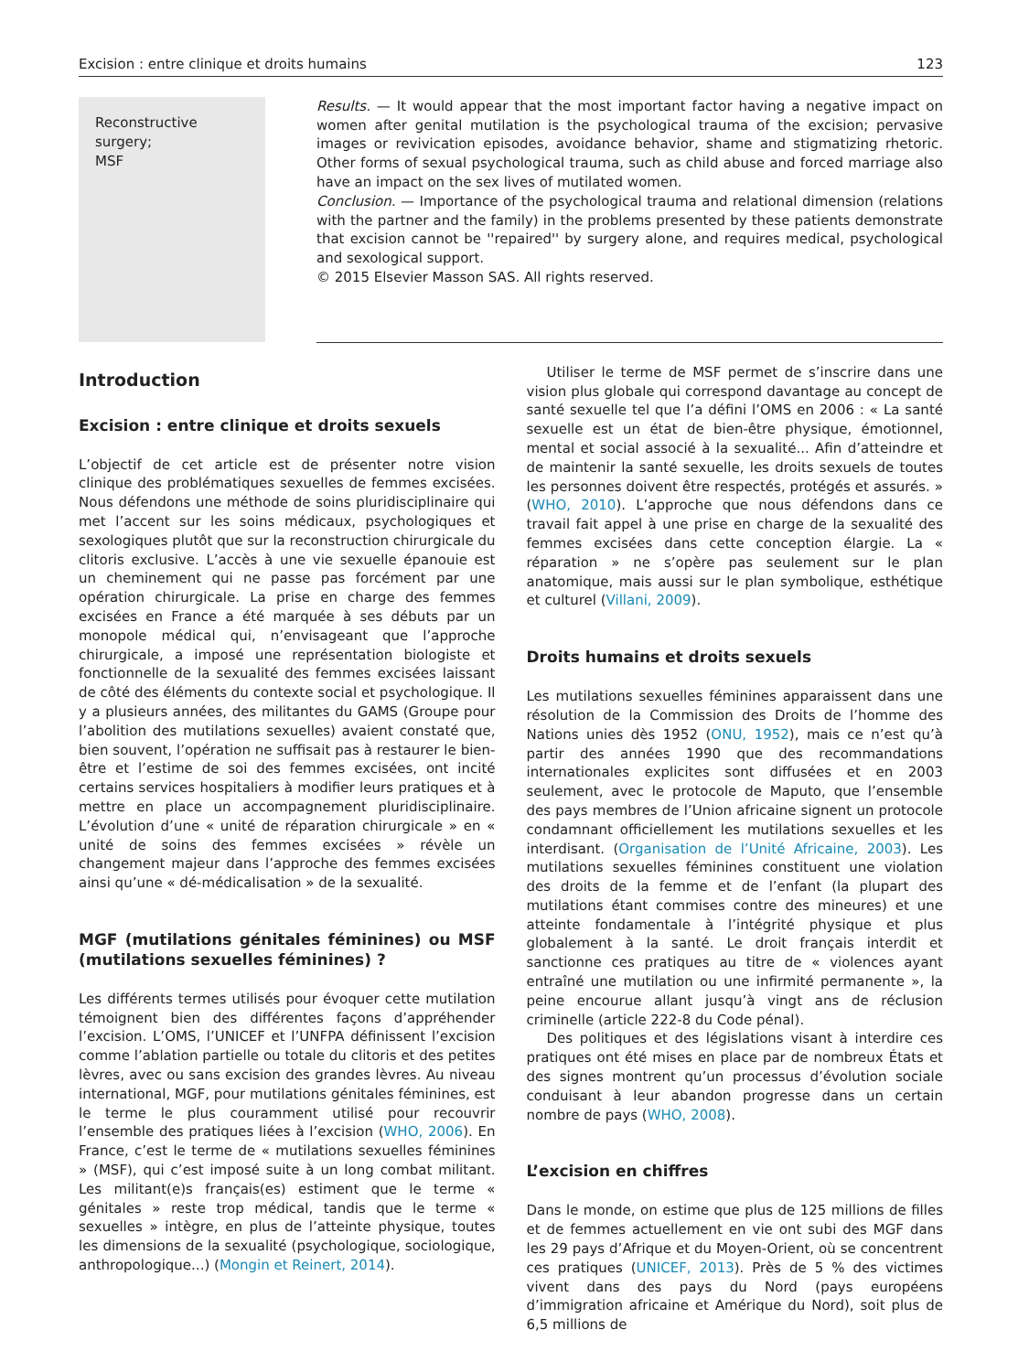Excision : entre clinique et droits humains 123
Reconstructive
surgery;
MSF
Results. — It would appear that the most important factor having a negative impact on women after genital mutilation is the psychological trauma of the excision; pervasive images or revivication episodes, avoidance behavior, shame and stigmatizing rhetoric. Other forms of sexual psychological trauma, such as child abuse and forced marriage also have an impact on the sex lives of mutilated women.
Conclusion. — Importance of the psychological trauma and relational dimension (relations with the partner and the family) in the problems presented by these patients demonstrate that excision cannot be ''repaired'' by surgery alone, and requires medical, psychological and sexological support.
© 2015 Elsevier Masson SAS. All rights reserved.
Introduction
Excision : entre clinique et droits sexuels
L’objectif de cet article est de présenter notre vision clinique des problématiques sexuelles de femmes excisées. Nous défendons une méthode de soins pluridisciplinaire qui met l’accent sur les soins médicaux, psychologiques et sexologiques plutôt que sur la reconstruction chirurgicale du clitoris exclusive. L’accès à une vie sexuelle épanouie est un cheminement qui ne passe pas forcément par une opération chirurgicale. La prise en charge des femmes excisées en France a été marquée à ses débuts par un monopole médical qui, n’envisageant que l’approche chirurgicale, a imposé une représentation biologiste et fonctionnelle de la sexualité des femmes excisées laissant de côté des éléments du contexte social et psychologique. Il y a plusieurs années, des militantes du GAMS (Groupe pour l’abolition des mutilations sexuelles) avaient constaté que, bien souvent, l’opération ne suffisait pas à restaurer le bien-être et l’estime de soi des femmes excisées, ont incité certains services hospitaliers à modifier leurs pratiques et à mettre en place un accompagnement pluridisciplinaire. L’évolution d’une « unité de réparation chirurgicale » en « unité de soins des femmes excisées » révèle un changement majeur dans l’approche des femmes excisées ainsi qu’une « dé-médicalisation » de la sexualité.
MGF (mutilations génitales féminines) ou MSF (mutilations sexuelles féminines) ?
Les différents termes utilisés pour évoquer cette mutilation témoignent bien des différentes façons d’appréhender l’excision. L’OMS, l’UNICEF et l’UNFPA définissent l’excision comme l’ablation partielle ou totale du clitoris et des petites lèvres, avec ou sans excision des grandes lèvres. Au niveau international, MGF, pour mutilations génitales féminines, est le terme le plus couramment utilisé pour recouvrir l’ensemble des pratiques liées à l’excision (WHO, 2006). En France, c’est le terme de « mutilations sexuelles féminines » (MSF), qui c’est imposé suite à un long combat militant. Les militant(e)s français(es) estiment que le terme « génitales » reste trop médical, tandis que le terme « sexuelles » intègre, en plus de l’atteinte physique, toutes les dimensions de la sexualité (psychologique, sociologique, anthropologique...) (Mongin et Reinert, 2014).
Utiliser le terme de MSF permet de s’inscrire dans une vision plus globale qui correspond davantage au concept de santé sexuelle tel que l’a défini l’OMS en 2006 : « La santé sexuelle est un état de bien-être physique, émotionnel, mental et social associé à la sexualité... Afin d’atteindre et de maintenir la santé sexuelle, les droits sexuels de toutes les personnes doivent être respectés, protégés et assurés. » (WHO, 2010). L’approche que nous défendons dans ce travail fait appel à une prise en charge de la sexualité des femmes excisées dans cette conception élargie. La « réparation » ne s’opère pas seulement sur le plan anatomique, mais aussi sur le plan symbolique, esthétique et culturel (Villani, 2009).
Droits humains et droits sexuels
Les mutilations sexuelles féminines apparaissent dans une résolution de la Commission des Droits de l’homme des Nations unies dès 1952 (ONU, 1952), mais ce n’est qu’à partir des années 1990 que des recommandations internationales explicites sont diffusées et en 2003 seulement, avec le protocole de Maputo, que l’ensemble des pays membres de l’Union africaine signent un protocole condamnant officiellement les mutilations sexuelles et les interdisant. (Organisation de l’Unité Africaine, 2003). Les mutilations sexuelles féminines constituent une violation des droits de la femme et de l’enfant (la plupart des mutilations étant commises contre des mineures) et une atteinte fondamentale à l’intégrité physique et plus globalement à la santé. Le droit français interdit et sanctionne ces pratiques au titre de « violences ayant entraîné une mutilation ou une infirmité permanente », la peine encourue allant jusqu’à vingt ans de réclusion criminelle (article 222-8 du Code pénal).
Des politiques et des législations visant à interdire ces pratiques ont été mises en place par de nombreux États et des signes montrent qu’un processus d’évolution sociale conduisant à leur abandon progresse dans un certain nombre de pays (WHO, 2008).
L’excision en chiffres
Dans le monde, on estime que plus de 125 millions de filles et de femmes actuellement en vie ont subi des MGF dans les 29 pays d’Afrique et du Moyen-Orient, où se concentrent ces pratiques (UNICEF, 2013). Près de 5 % des victimes vivent dans des pays du Nord (pays européens d’immigration africaine et Amérique du Nord), soit plus de 6,5 millions de